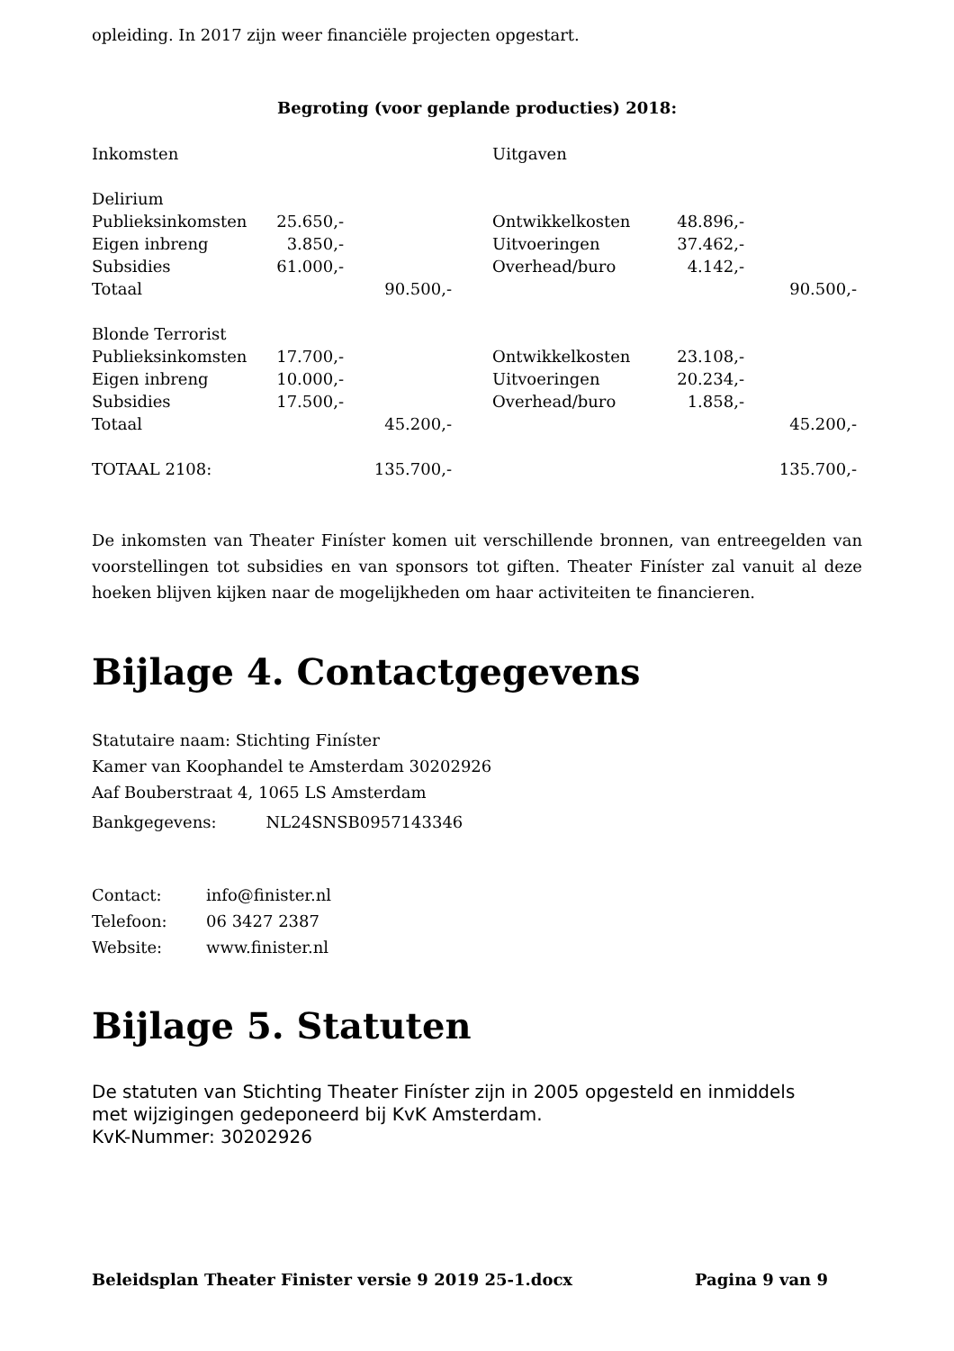opleiding. In 2017 zijn weer financiële projecten opgestart.
Begroting (voor geplande producties) 2018:
| Inkomsten | | | | Uitgaven | | |
| Delirium | | | | | | |
| Publieksinkomsten | 25.650,- | | | Ontwikkelkosten | 48.896,- | |
| Eigen inbreng | 3.850,- | | | Uitvoeringen | 37.462,- | |
| Subsidies | 61.000,- | | | Overhead/buro | 4.142,- | |
| Totaal | | 90.500,- | | | | 90.500,- |
| Blonde Terrorist | | | | | | |
| Publieksinkomsten | 17.700,- | | | Ontwikkelkosten | 23.108,- | |
| Eigen inbreng | 10.000,- | | | Uitvoeringen | 20.234,- | |
| Subsidies | 17.500,- | | | Overhead/buro | 1.858,- | |
| Totaal | | 45.200,- | | | | 45.200,- |
| TOTAAL 2108: | | 135.700,- | | | | 135.700,- |
De inkomsten van Theater Finíster komen uit verschillende bronnen, van entreegelden van voorstellingen tot subsidies en van sponsors tot giften. Theater Finíster zal vanuit al deze hoeken blijven kijken naar de mogelijkheden om haar activiteiten te financieren.
Bijlage 4. Contactgegevens
Statutaire naam: Stichting Finíster
Kamer van Koophandel te Amsterdam 30202926
Aaf Bouberstraat 4, 1065 LS Amsterdam
Bankgegevens: NL24SNSB0957143346
| Contact: | info@finister.nl |
| Telefoon: | 06 3427 2387 |
| Website: | www.finister.nl |
Bijlage 5. Statuten
De statuten van Stichting Theater Finíster zijn in 2005 opgesteld en inmiddels
met wijzigingen gedeponeerd bij KvK Amsterdam.
KvK-Nummer: 30202926
Beleidsplan Theater Finister versie 9 2019 25-1.docx Pagina 9 van 9